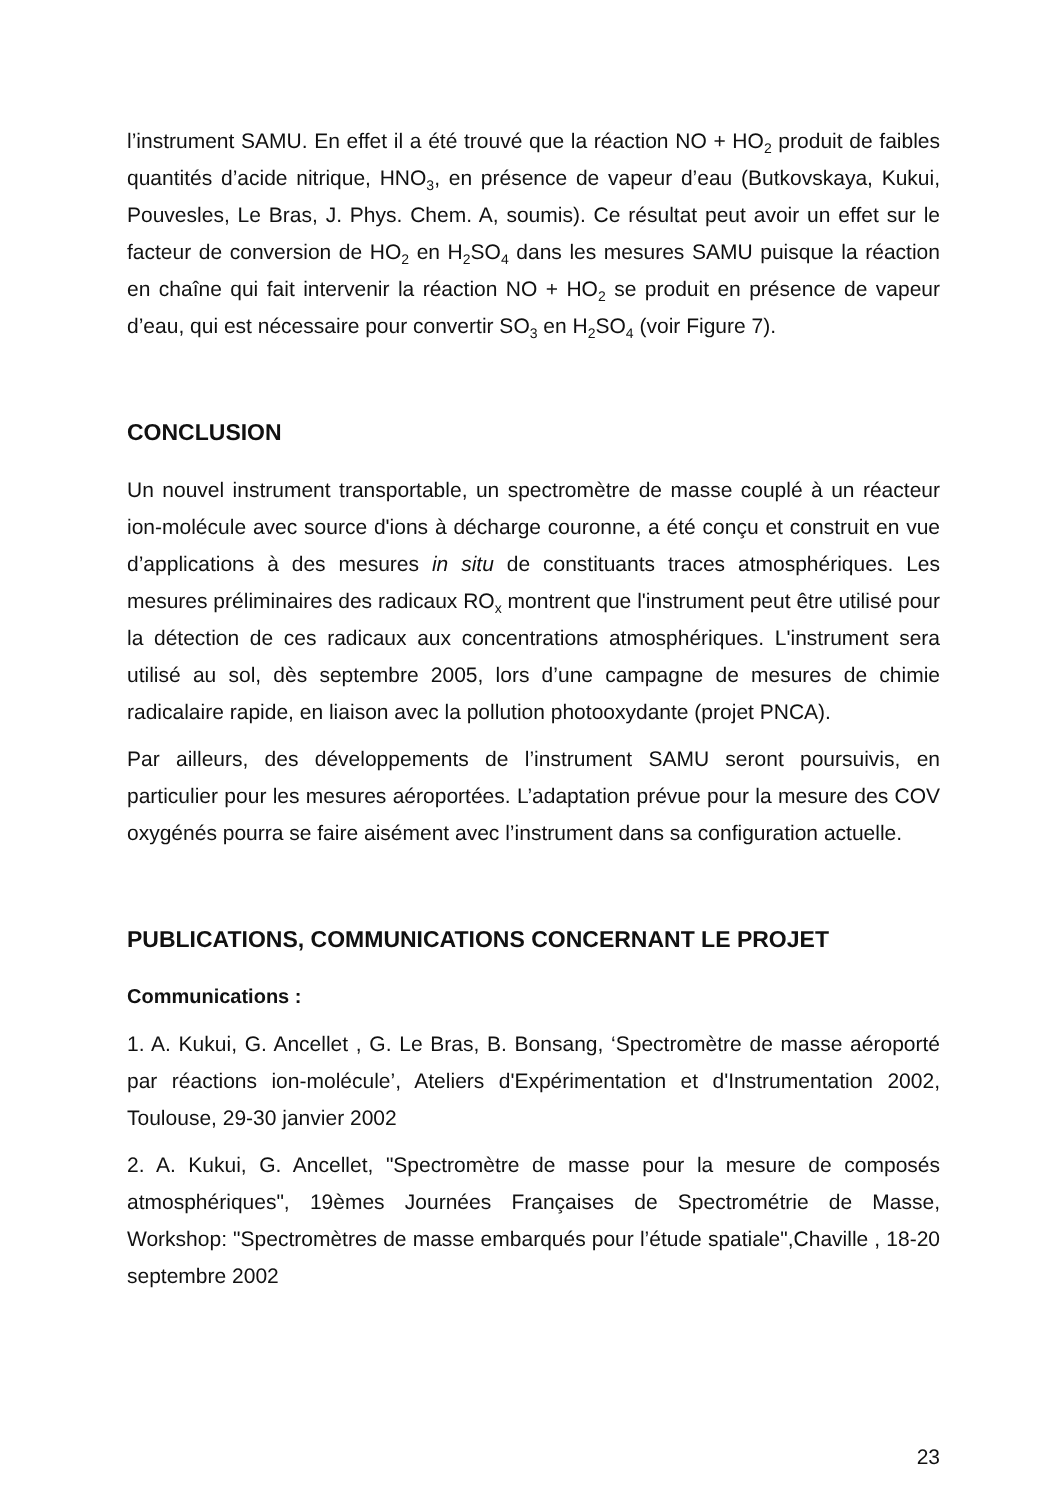l’instrument SAMU. En effet il a été trouvé que la réaction NO + HO<sub>2</sub> produit de faibles quantités d’acide nitrique, HNO<sub>3</sub>, en présence de vapeur d’eau (Butkovskaya, Kukui, Pouvesles, Le Bras, J. Phys. Chem. A, soumis). Ce résultat peut avoir un effet sur le facteur de conversion de HO<sub>2</sub> en H<sub>2</sub>SO<sub>4</sub> dans les mesures SAMU puisque la réaction en chaîne qui fait intervenir la réaction NO + HO<sub>2</sub> se produit en présence de vapeur d’eau, qui est nécessaire pour convertir SO<sub>3</sub> en H<sub>2</sub>SO<sub>4</sub> (voir Figure 7).
CONCLUSION
Un nouvel instrument transportable, un spectromètre de masse couplé à un réacteur ion-molécule avec source d'ions à décharge couronne, a été conçu et construit en vue d’applications à des mesures in situ de constituants traces atmosphériques. Les mesures préliminaires des radicaux RO<sub>x</sub> montrent que l'instrument peut être utilisé pour la détection de ces radicaux aux concentrations atmosphériques. L'instrument sera utilisé au sol, dès septembre 2005, lors d’une campagne de mesures de chimie radicalaire rapide, en liaison avec la pollution photooxydante (projet PNCA).
Par ailleurs, des développements de l’instrument SAMU seront poursuivis, en particulier pour les mesures aéroportées. L’adaptation prévue pour la mesure des COV oxygénés pourra se faire aisément avec l’instrument dans sa configuration actuelle.
PUBLICATIONS, COMMUNICATIONS CONCERNANT LE PROJET
Communications :
1. A. Kukui, G. Ancellet , G. Le Bras, B. Bonsang, ‘Spectromètre de masse aéroporté par réactions ion-molécule’, Ateliers d'Expérimentation et d'Instrumentation 2002, Toulouse, 29-30 janvier 2002
2. A. Kukui, G. Ancellet, "Spectromètre de masse pour la mesure de composés atmosphériques", 19èmes Journées Françaises de Spectrométrie de Masse, Workshop: "Spectromètres de masse embarqués pour l’étude spatiale",Chaville , 18-20 septembre 2002
23